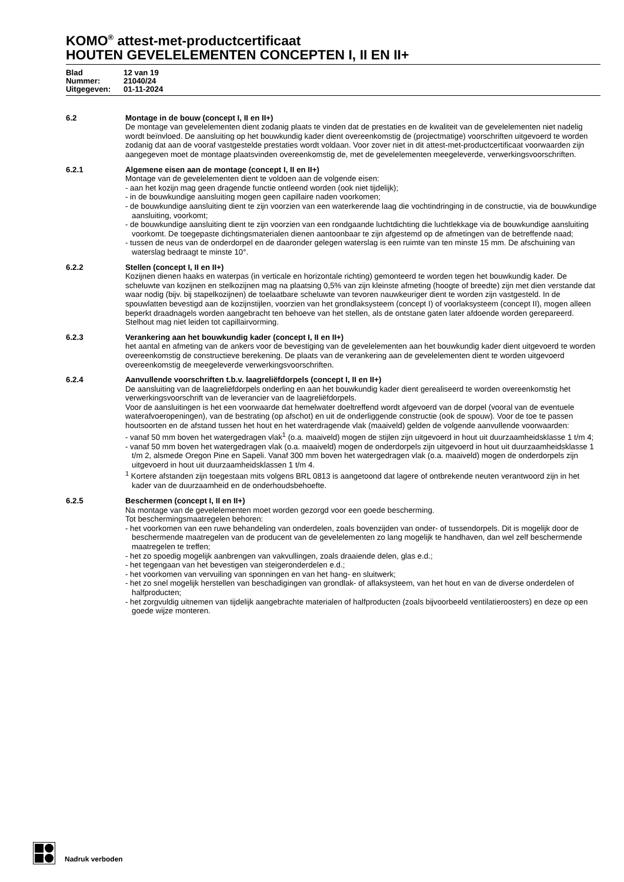KOMO<sup>®</sup> attest-met-productcertificaat
HOUTEN GEVELELEMENTEN CONCEPTEN I, II EN II+
Blad 12 van 19
Nummer: 21040/24
Uitgegeven: 01-11-2024
6.2 Montage in de bouw (concept I, II en II+)
De montage van gevelelementen dient zodanig plaats te vinden dat de prestaties en de kwaliteit van de gevelelementen niet nadelig wordt beïnvloed. De aansluiting op het bouwkundig kader dient overeenkomstig de (projectmatige) voorschriften uitgevoerd te worden zodanig dat aan de vooraf vastgestelde prestaties wordt voldaan. Voor zover niet in dit attest-met-productcertificaat voorwaarden zijn aangegeven moet de montage plaatsvinden overeenkomstig de, met de gevelelementen meegeleverde, verwerkingsvoorschriften.
6.2.1 Algemene eisen aan de montage (concept I, II en II+)
Montage van de gevelelementen dient te voldoen aan de volgende eisen:
- aan het kozijn mag geen dragende functie ontleend worden (ook niet tijdelijk);
- in de bouwkundige aansluiting mogen geen capillaire naden voorkomen;
- de bouwkundige aansluiting dient te zijn voorzien van een waterkerende laag die vochtindringing in de constructie, via de bouwkundige aansluiting, voorkomt;
- de bouwkundige aansluiting dient te zijn voorzien van een rondgaande luchtdichting die luchtlekkage via de bouwkundige aansluiting voorkomt. De toegepaste dichtingsmaterialen dienen aantoonbaar te zijn afgestemd op de afmetingen van de betreffende naad;
- tussen de neus van de onderdorpel en de daaronder gelegen waterslag is een ruimte van ten minste 15 mm. De afschuining van waterslag bedraagt te minste 10°.
6.2.2 Stellen (concept I, II en II+)
Kozijnen dienen haaks en waterpas (in verticale en horizontale richting) gemonteerd te worden tegen het bouwkundig kader. De scheluwte van kozijnen en stelkozijnen mag na plaatsing 0,5% van zijn kleinste afmeting (hoogte of breedte) zijn met dien verstande dat waar nodig (bijv. bij stapelkozijnen) de toelaatbare scheluwte van tevoren nauwkeuriger dient te worden zijn vastgesteld. In de spouwlatten bevestigd aan de kozijnstijlen, voorzien van het grondlaksysteem (concept I) of voorlaksysteem (concept II), mogen alleen beperkt draadnagels worden aangebracht ten behoeve van het stellen, als de ontstane gaten later afdoende worden gerepareerd. Stelhout mag niet leiden tot capillairvorming.
6.2.3 Verankering aan het bouwkundig kader (concept I, II en II+)
het aantal en afmeting van de ankers voor de bevestiging van de gevelelementen aan het bouwkundig kader dient uitgevoerd te worden overeenkomstig de constructieve berekening. De plaats van de verankering aan de gevelelementen dient te worden uitgevoerd overeenkomstig de meegeleverde verwerkingsvoorschriften.
6.2.4 Aanvullende voorschriften t.b.v. laagreliëfdorpels (concept I, II en II+)
De aansluiting van de laagreliëfdorpels onderling en aan het bouwkundig kader dient gerealiseerd te worden overeenkomstig het verwerkingsvoorschrift van de leverancier van de laagreliëfdorpels.
Voor de aansluitingen is het een voorwaarde dat hemelwater doeltreffend wordt afgevoerd van de dorpel (vooral van de eventuele waterafvoeropeningen), van de bestrating (op afschot) en uit de onderliggende constructie (ook de spouw). Voor de toe te passen houtsoorten en de afstand tussen het hout en het waterdragende vlak (maaiveld) gelden de volgende aanvullende voorwaarden:
- vanaf 50 mm boven het watergedragen vlak<sup>1</sup> (o.a. maaiveld) mogen de stijlen zijn uitgevoerd in hout uit duurzaamheidsklasse 1 t/m 4;
- vanaf 50 mm boven het watergedragen vlak (o.a. maaiveld) mogen de onderdorpels zijn uitgevoerd in hout uit duurzaamheidsklasse 1 t/m 2, alsmede Oregon Pine en Sapeli. Vanaf 300 mm boven het watergedragen vlak (o.a. maaiveld) mogen de onderdorpels zijn uitgevoerd in hout uit duurzaamheidsklassen 1 t/m 4.
<sup>1</sup> Kortere afstanden zijn toegestaan mits volgens BRL 0813 is aangetoond dat lagere of ontbrekende neuten verantwoord zijn in het kader van de duurzaamheid en de onderhoudsbehoefte.
6.2.5 Beschermen (concept I, II en II+)
Na montage van de gevelelementen moet worden gezorgd voor een goede bescherming.
Tot beschermingsmaatregelen behoren:
- het voorkomen van een ruwe behandeling van onderdelen, zoals bovenzijden van onder- of tussendorpels. Dit is mogelijk door de beschermende maatregelen van de producent van de gevelelementen zo lang mogelijk te handhaven, dan wel zelf beschermende maatregelen te treffen;
- het zo spoedig mogelijk aanbrengen van vakvullingen, zoals draaiende delen, glas e.d.;
- het tegengaan van het bevestigen van steigeronderdelen e.d.;
- het voorkomen van vervuiling van sponningen en van het hang- en sluitwerk;
- het zo snel mogelijk herstellen van beschadigingen van grondlak- of aflaksysteem, van het hout en van de diverse onderdelen of halfproducten;
- het zorgvuldig uitnemen van tijdelijk aangebrachte materialen of halfproducten (zoals bijvoorbeeld ventilatieroosters) en deze op een goede wijze monteren.
Nadruk verboden